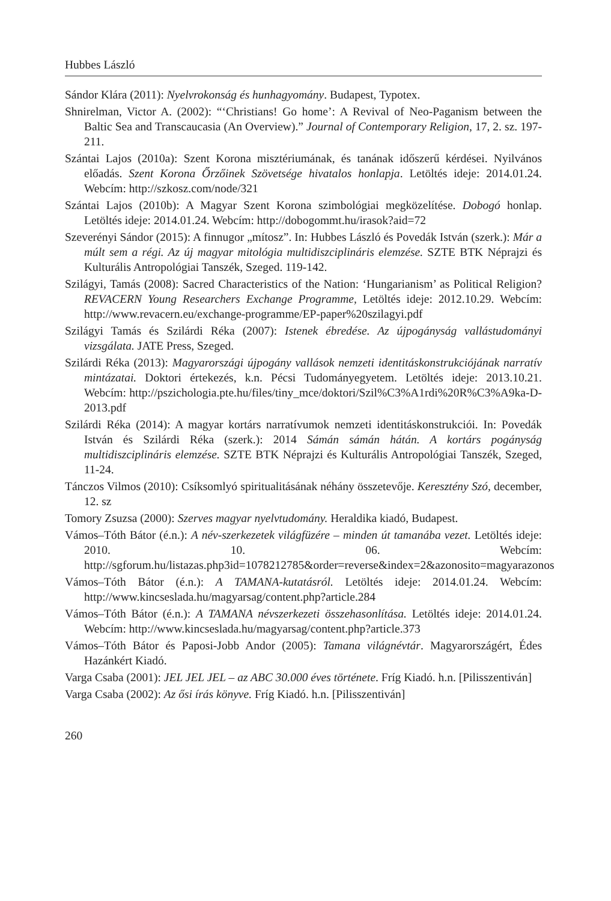Hubbes László
Sándor Klára (2011): Nyelvrokonság és hunhagyomány. Budapest, Typotex.
Shnirelman, Victor A. (2002): “‘Christians! Go home’: A Revival of Neo-Paganism between the Baltic Sea and Transcaucasia (An Overview).” Journal of Contemporary Religion, 17, 2. sz. 197-211.
Szántai Lajos (2010a): Szent Korona misztériumának, és tanának időszerű kérdései. Nyilvános előadás. Szent Korona Őrzőinek Szövetsége hivatalos honlapja. Letöltés ideje: 2014.01.24. Webcím: http://szkosz.com/node/321
Szántai Lajos (2010b): A Magyar Szent Korona szimbológiai megközelítése. Dobogó honlap. Letöltés ideje: 2014.01.24. Webcím: http://dobogommt.hu/irasok?aid=72
Szeverényi Sándor (2015): A finnugor „mítosz”. In: Hubbes László és Povedák István (szerk.): Már a múlt sem a régi. Az új magyar mitológia multidiszciplináris elemzése. SZTE BTK Néprajzi és Kulturális Antropológiai Tanszék, Szeged. 119-142.
Szilágyi, Tamás (2008): Sacred Characteristics of the Nation: ‘Hungarianism’ as Political Religion? REVACERN Young Researchers Exchange Programme, Letöltés ideje: 2012.10.29. Webcím: http://www.revacern.eu/exchange-programme/EP-paper%20szilagyi.pdf
Szilágyi Tamás és Szilárdi Réka (2007): Istenek ébredése. Az újpogányság vallástudományi vizsgálata. JATE Press, Szeged.
Szilárdi Réka (2013): Magyarországi újpogány vallások nemzeti identitáskonstrukciójának narratív mintázatai. Doktori értekezés, k.n. Pécsi Tudományegyetem. Letöltés ideje: 2013.10.21. Webcím: http://pszichologia.pte.hu/files/tiny_mce/doktori/Szil%C3%A1rdi%20R%C3%A9ka-D-2013.pdf
Szilárdi Réka (2014): A magyar kortárs narratívumok nemzeti identitáskonstrukciói. In: Povedák István és Szilárdi Réka (szerk.): 2014 Sámán sámán hátán. A kortárs pogányság multidiszciplináris elemzése. SZTE BTK Néprajzi és Kulturális Antropológiai Tanszék, Szeged, 11-24.
Tánczos Vilmos (2010): Csíksomlyó spiritualitásának néhány összetevője. Keresztény Szó, december, 12. sz
Tomory Zsuzsa (2000): Szerves magyar nyelvtudomány. Heraldika kiadó, Budapest.
Vámos–Tóth Bátor (é.n.): A név-szerkezetek világfüzére – minden út tamanába vezet. Letöltés ideje: 2010. 10. 06. Webcím: http://sgforum.hu/listazas.php3id=1078212785&order=reverse&index=2&azonosito=magyarazonos
Vámos–Tóth Bátor (é.n.): A TAMANA-kutatásról. Letöltés ideje: 2014.01.24. Webcím: http://www.kincseslada.hu/magyarsag/content.php?article.284
Vámos–Tóth Bátor (é.n.): A TAMANA névszerkezeti összehasonlítása. Letöltés ideje: 2014.01.24. Webcím: http://www.kincseslada.hu/magyarsag/content.php?article.373
Vámos–Tóth Bátor és Paposi-Jobb Andor (2005): Tamana világnévtár. Magyarországért, Édes Hazánkért Kiadó.
Varga Csaba (2001): JEL JEL JEL – az ABC 30.000 éves története. Fríg Kiadó. h.n. [Pilisszentiván]
Varga Csaba (2002): Az ősi írás könyve. Fríg Kiadó. h.n. [Pilisszentiván]
260